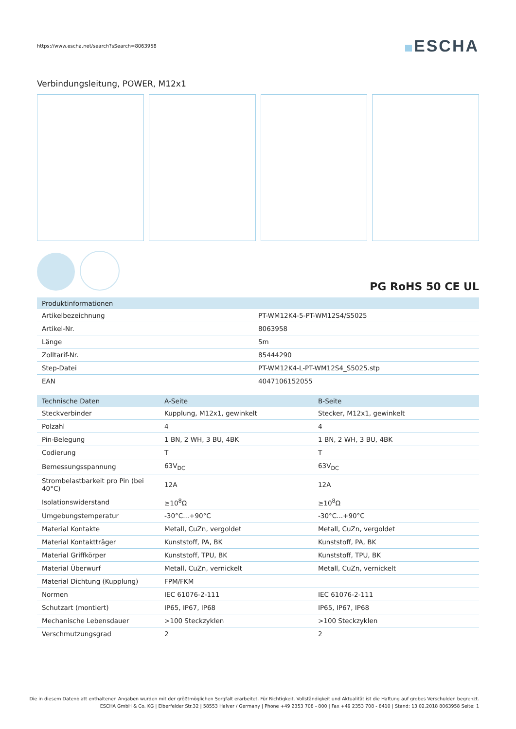https://www.escha.net/search?sSearch=8063958
ESCHA
Verbindungsleitung, POWER, M12x1
PG RoHS 50 CE UL
| Produktinformationen | |
| --- | --- |
| Artikelbezeichnung | PT-WM12K4-5-PT-WM12S4/S5025 |
| Artikel-Nr. | 8063958 |
| Länge | 5m |
| Zolltarif-Nr. | 85444290 |
| Step-Datei | PT-WM12K4-L-PT-WM12S4_S5025.stp |
| EAN | 4047106152055 |
| Technische Daten | A-Seite | B-Seite |
| --- | --- | --- |
| Steckverbinder | Kupplung, M12x1, gewinkelt | Stecker, M12x1, gewinkelt |
| Polzahl | 4 | 4 |
| Pin-Belegung | 1 BN, 2 WH, 3 BU, 4BK | 1 BN, 2 WH, 3 BU, 4BK |
| Codierung | T | T |
| Bemessungsspannung | 63V<sub>DC</sub> | 63V<sub>DC</sub> |
| Strombelastbarkeit pro Pin (bei 40°C) | 12A | 12A |
| Isolationswiderstand | ≥10<sup>8</sup>Ω | ≥10<sup>8</sup>Ω |
| Umgebungstemperatur | -30°C...+90°C | -30°C...+90°C |
| Material Kontakte | Metall, CuZn, vergoldet | Metall, CuZn, vergoldet |
| Material Kontaktträger | Kunststoff, PA, BK | Kunststoff, PA, BK |
| Material Griffkörper | Kunststoff, TPU, BK | Kunststoff, TPU, BK |
| Material Überwurf | Metall, CuZn, vernickelt | Metall, CuZn, vernickelt |
| Material Dichtung (Kupplung) | FPM/FKM | |
| Normen | IEC 61076-2-111 | IEC 61076-2-111 |
| Schutzart (montiert) | IP65, IP67, IP68 | IP65, IP67, IP68 |
| Mechanische Lebensdauer | >100 Steckzyklen | >100 Steckzyklen |
| Verschmutzungsgrad | 2 | 2 |
Die in diesem Datenblatt enthaltenen Angaben wurden mit der größtmöglichen Sorgfalt erarbeitet. Für Richtigkeit, Vollständigkeit und Aktualität ist die Haftung auf grobes Verschulden begrenzt.
ESCHA GmbH & Co. KG | Elberfelder Str.32 | 58553 Halver / Germany | Phone +49 2353 708 - 800 | Fax +49 2353 708 - 8410 | Stand: 13.02.2018 8063958 Seite: 1